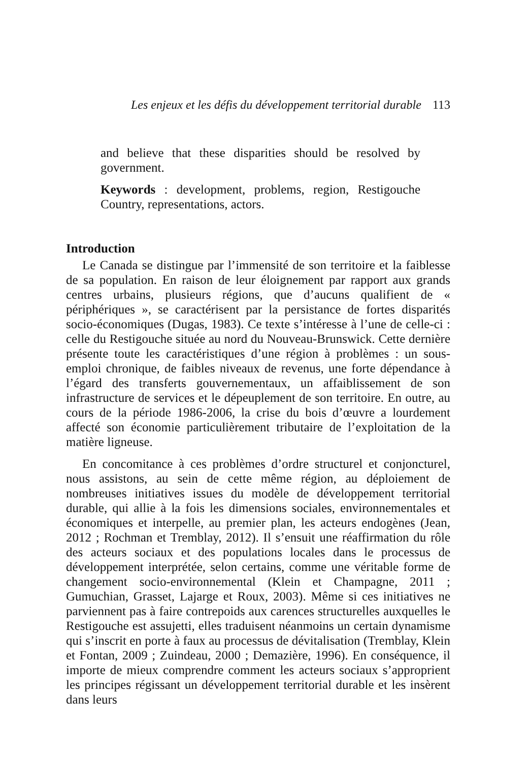Les enjeux et les défis du développement territorial durable 113
and believe that these disparities should be resolved by government.
Keywords : development, problems, region, Restigouche Country, representations, actors.
Introduction
Le Canada se distingue par l’immensité de son territoire et la faiblesse de sa population. En raison de leur éloignement par rapport aux grands centres urbains, plusieurs régions, que d’aucuns qualifient de « périphériques », se caractérisent par la persistance de fortes disparités socio-économiques (Dugas, 1983). Ce texte s’intéresse à l’une de celle-ci : celle du Restigouche située au nord du Nouveau-Brunswick. Cette dernière présente toute les caractéristiques d’une région à problèmes : un sous-emploi chronique, de faibles niveaux de revenus, une forte dépendance à l’égard des transferts gouvernementaux, un affaiblissement de son infrastructure de services et le dépeuplement de son territoire. En outre, au cours de la période 1986-2006, la crise du bois d’œuvre a lourdement affecté son économie particulièrement tributaire de l’exploitation de la matière ligneuse.
En concomitance à ces problèmes d’ordre structurel et conjoncturel, nous assistons, au sein de cette même région, au déploiement de nombreuses initiatives issues du modèle de développement territorial durable, qui allie à la fois les dimensions sociales, environnementales et économiques et interpelle, au premier plan, les acteurs endogènes (Jean, 2012 ; Rochman et Tremblay, 2012). Il s’ensuit une réaffirmation du rôle des acteurs sociaux et des populations locales dans le processus de développement interprétée, selon certains, comme une véritable forme de changement socio-environnemental (Klein et Champagne, 2011 ; Gumuchian, Grasset, Lajarge et Roux, 2003). Même si ces initiatives ne parviennent pas à faire contrepoids aux carences structurelles auxquelles le Restigouche est assujetti, elles traduisent néanmoins un certain dynamisme qui s’inscrit en porte à faux au processus de dévitalisation (Tremblay, Klein et Fontan, 2009 ; Zuindeau, 2000 ; Demazière, 1996). En conséquence, il importe de mieux comprendre comment les acteurs sociaux s’approprient les principes régissant un développement territorial durable et les insèrent dans leurs